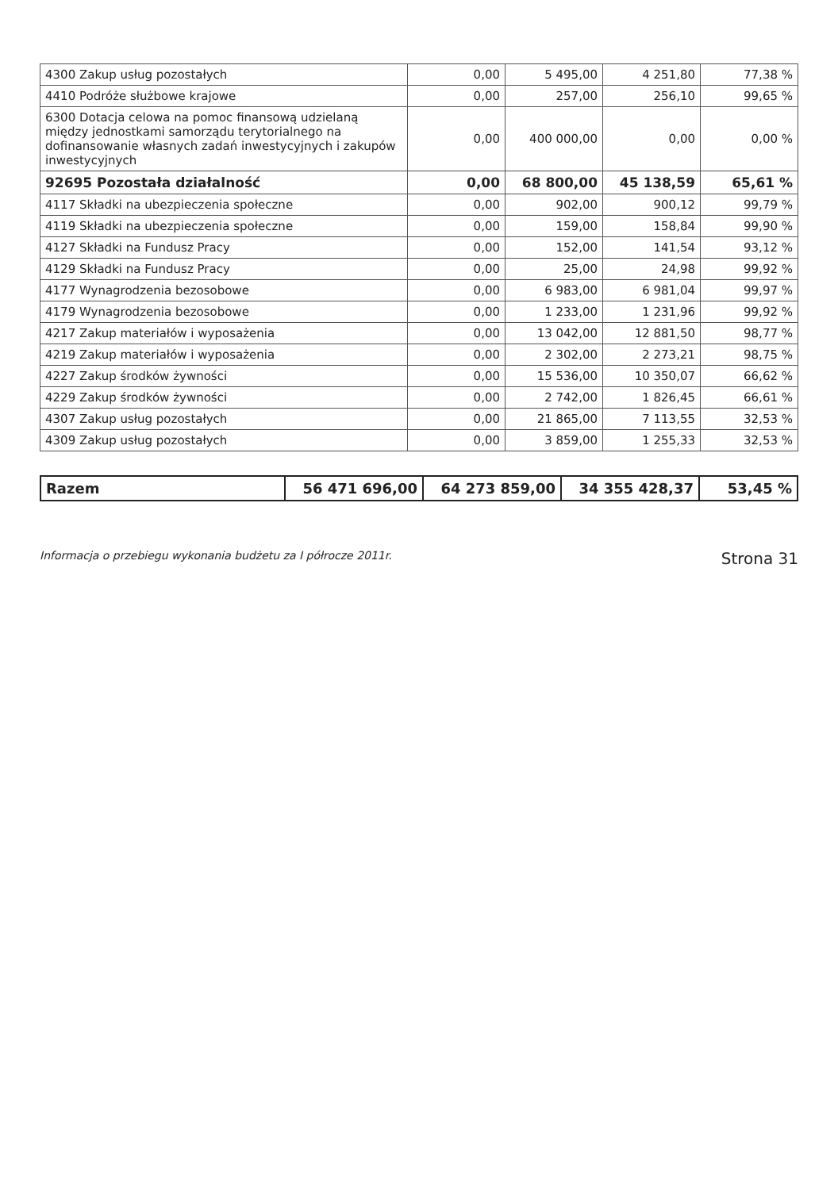| 4300 Zakup usług pozostałych | 0,00 | 5 495,00 | 4 251,80 | 77,38 % |
| 4410 Podróże służbowe krajowe | 0,00 | 257,00 | 256,10 | 99,65 % |
| 6300 Dotacja celowa na pomoc finansową udzielaną między jednostkami samorządu terytorialnego na dofinansowanie własnych zadań inwestycyjnych i zakupów inwestycyjnych | 0,00 | 400 000,00 | 0,00 | 0,00 % |
| 92695 Pozostała działalność | 0,00 | 68 800,00 | 45 138,59 | 65,61 % |
| 4117 Składki na ubezpieczenia społeczne | 0,00 | 902,00 | 900,12 | 99,79 % |
| 4119 Składki na ubezpieczenia społeczne | 0,00 | 159,00 | 158,84 | 99,90 % |
| 4127 Składki na Fundusz Pracy | 0,00 | 152,00 | 141,54 | 93,12 % |
| 4129 Składki na Fundusz Pracy | 0,00 | 25,00 | 24,98 | 99,92 % |
| 4177 Wynagrodzenia bezosobowe | 0,00 | 6 983,00 | 6 981,04 | 99,97 % |
| 4179 Wynagrodzenia bezosobowe | 0,00 | 1 233,00 | 1 231,96 | 99,92 % |
| 4217 Zakup materiałów i wyposażenia | 0,00 | 13 042,00 | 12 881,50 | 98,77 % |
| 4219 Zakup materiałów i wyposażenia | 0,00 | 2 302,00 | 2 273,21 | 98,75 % |
| 4227 Zakup środków żywności | 0,00 | 15 536,00 | 10 350,07 | 66,62 % |
| 4229 Zakup środków żywności | 0,00 | 2 742,00 | 1 826,45 | 66,61 % |
| 4307 Zakup usług pozostałych | 0,00 | 21 865,00 | 7 113,55 | 32,53 % |
| 4309 Zakup usług pozostałych | 0,00 | 3 859,00 | 1 255,33 | 32,53 % |
| Razem | 56 471 696,00 | 64 273 859,00 | 34 355 428,37 | 53,45 % |
Informacja o przebiegu wykonania budżetu za I półrocze 2011r. Strona 31